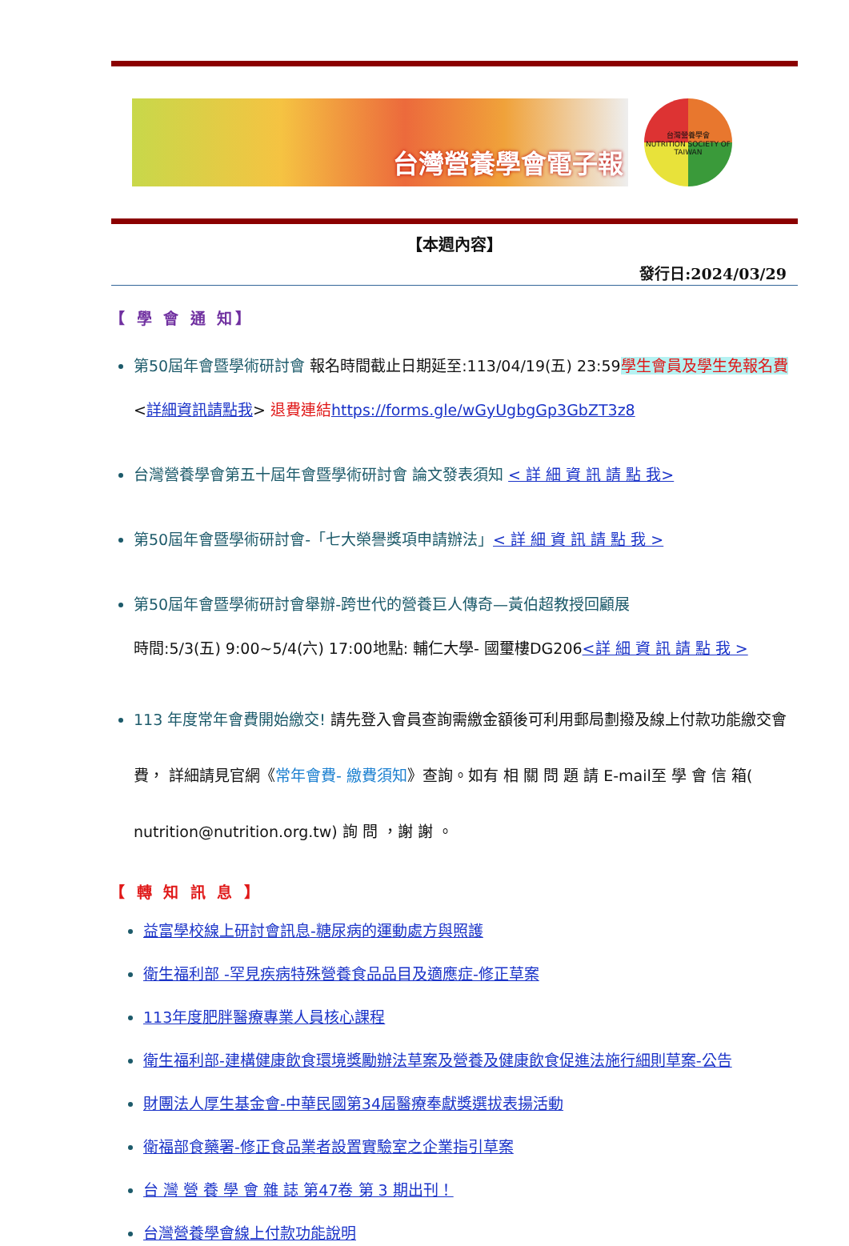台灣營養學會電子報
台灣營養學會
NUTRITION SOCIETY OF TAIWAN
【本週內容】
發行日:2024/03/29
【 學 會 通 知】
第50屆年會暨學術研討會 報名時間截止日期延至:113/04/19(五) 23:59 學生會員及學生免報名費 <詳細資訊請點我> 退費連結 https://forms.gle/wGyUgbgGp3GbZT3z8
台灣營養學會第五十屆年會暨學術研討會 論文發表須知 < 詳 細 資 訊 請 點 我>
第50屆年會暨學術研討會-「七大榮譽獎項申請辦法」< 詳 細 資 訊 請 點 我 >
第50屆年會暨學術研討會舉辦-跨世代的營養巨人傳奇—黃伯超教授回顧展
時間:5/3(五) 9:00~5/4(六) 17:00地點: 輔仁大學- 國璽樓DG206<詳 細 資 訊 請 點 我 >
113 年度常年會費開始繳交! 請先登入會員查詢需繳金額後可利用郵局劃撥及線上付款功能繳交會費， 詳細請見官網《常年會費- 繳費須知》查詢。如有 相 關 問 題 請 E-mail至 學 會 信 箱( nutrition@nutrition.org.tw) 詢 問 ，謝 謝 。
【 轉 知 訊 息 】
益富學校線上研討會訊息-糖尿病的運動處方與照護
衛生福利部 -罕見疾病特殊營養食品品目及適應症-修正草案
113年度肥胖醫療專業人員核心課程
衛生福利部-建構健康飲食環境獎勵辦法草案及營養及健康飲食促進法施行細則草案-公告
財團法人厚生基金會-中華民國第34屆醫療奉獻獎選拔表揚活動
衛福部食藥署-修正食品業者設置實驗室之企業指引草案
台 灣 營 養 學 會 雜 誌 第47卷 第 3 期出刊！
台灣營養學會線上付款功能說明